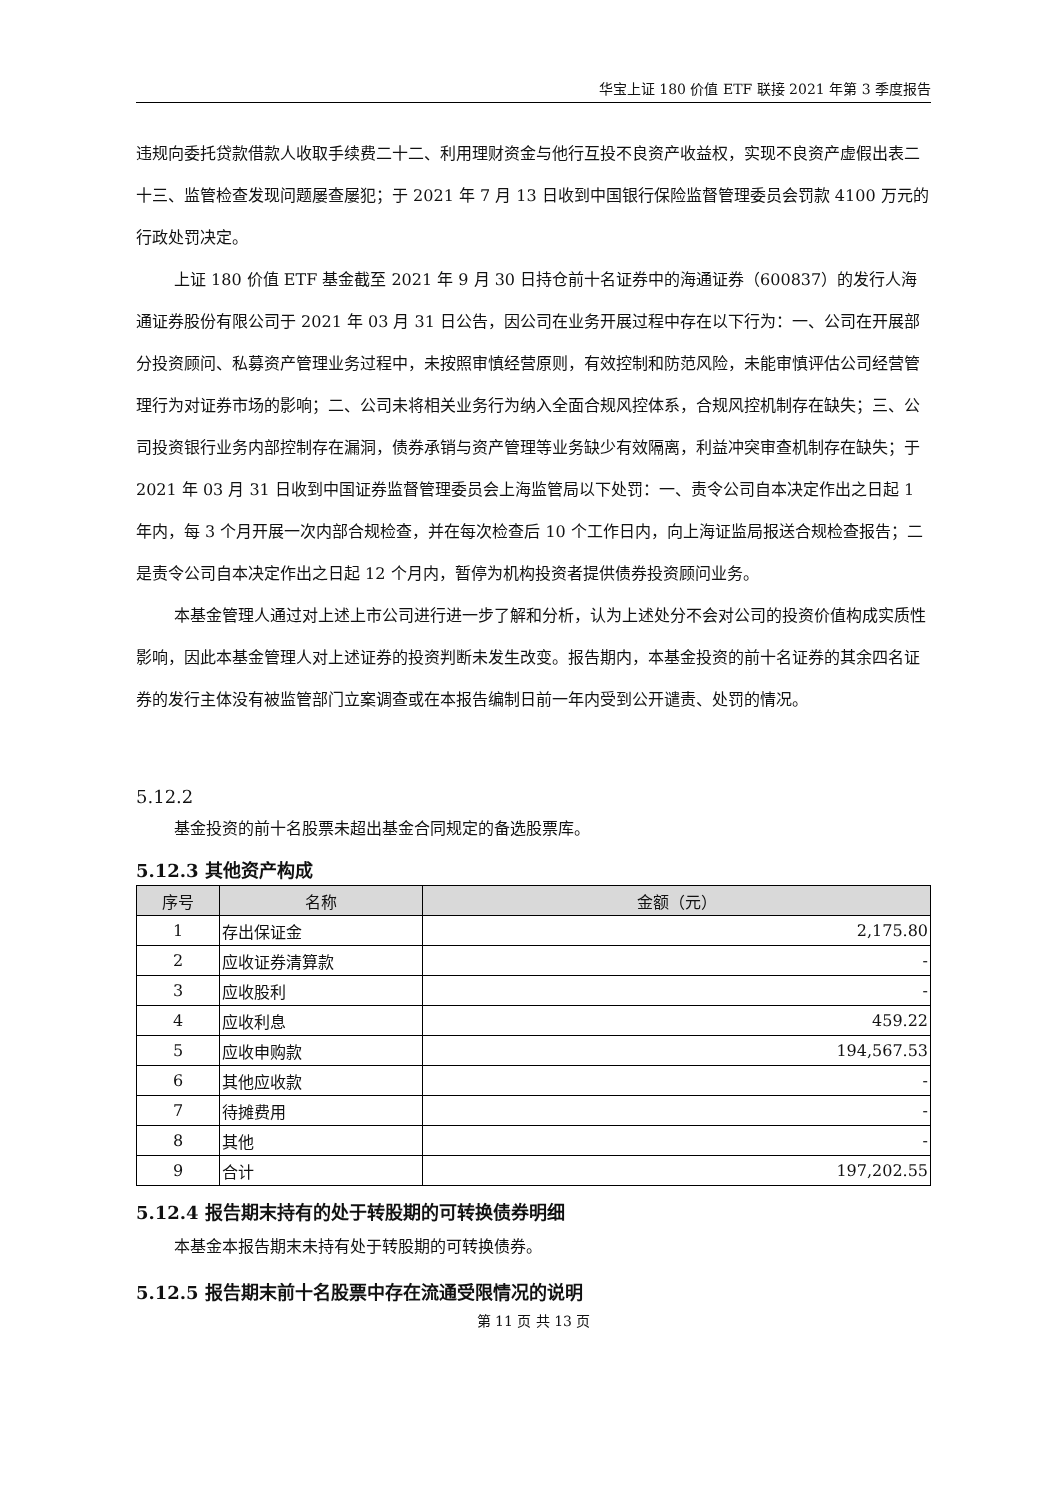华宝上证 180 价值 ETF 联接 2021 年第 3 季度报告
违规向委托贷款借款人收取手续费二十二、利用理财资金与他行互投不良资产收益权，实现不良资产虚假出表二十三、监管检查发现问题屡查屡犯；于 2021 年 7 月 13 日收到中国银行保险监督管理委员会罚款 4100 万元的行政处罚决定。
上证 180 价值 ETF 基金截至 2021 年 9 月 30 日持仓前十名证券中的海通证券（600837）的发行人海通证券股份有限公司于 2021 年 03 月 31 日公告，因公司在业务开展过程中存在以下行为：一、公司在开展部分投资顾问、私募资产管理业务过程中，未按照审慎经营原则，有效控制和防范风险，未能审慎评估公司经营管理行为对证券市场的影响；二、公司未将相关业务行为纳入全面合规风控体系，合规风控机制存在缺失；三、公司投资银行业务内部控制存在漏洞，债券承销与资产管理等业务缺少有效隔离，利益冲突审查机制存在缺失；于 2021 年 03 月 31 日收到中国证券监督管理委员会上海监管局以下处罚：一、责令公司自本决定作出之日起 1 年内，每 3 个月开展一次内部合规检查，并在每次检查后 10 个工作日内，向上海证监局报送合规检查报告；二是责令公司自本决定作出之日起 12 个月内，暂停为机构投资者提供债券投资顾问业务。
本基金管理人通过对上述上市公司进行进一步了解和分析，认为上述处分不会对公司的投资价值构成实质性影响，因此本基金管理人对上述证券的投资判断未发生改变。报告期内，本基金投资的前十名证券的其余四名证券的发行主体没有被监管部门立案调查或在本报告编制日前一年内受到公开谴责、处罚的情况。
5.12.2
基金投资的前十名股票未超出基金合同规定的备选股票库。
5.12.3 其他资产构成
| 序号 | 名称 | 金额（元） |
| --- | --- | --- |
| 1 | 存出保证金 | 2,175.80 |
| 2 | 应收证券清算款 | - |
| 3 | 应收股利 | - |
| 4 | 应收利息 | 459.22 |
| 5 | 应收申购款 | 194,567.53 |
| 6 | 其他应收款 | - |
| 7 | 待摊费用 | - |
| 8 | 其他 | - |
| 9 | 合计 | 197,202.55 |
5.12.4 报告期末持有的处于转股期的可转换债券明细
本基金本报告期末未持有处于转股期的可转换债券。
5.12.5 报告期末前十名股票中存在流通受限情况的说明
第 11 页 共 13 页